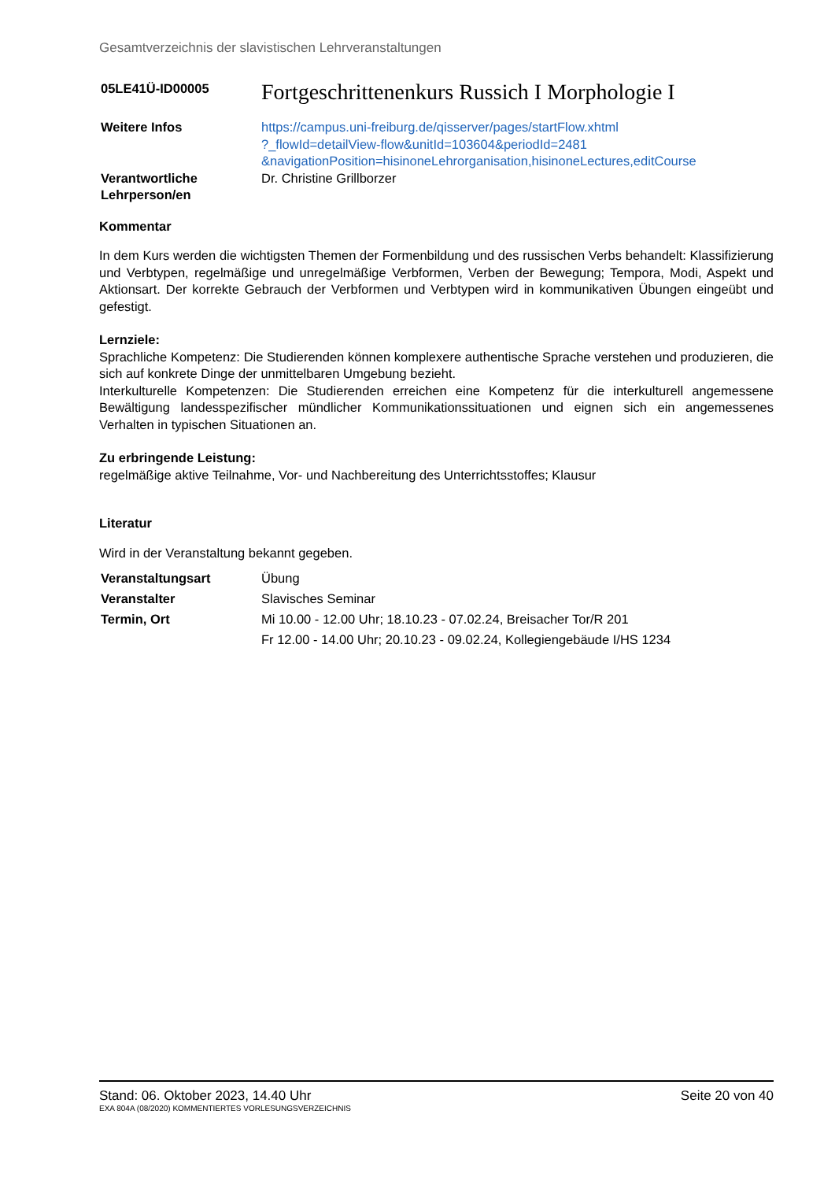Gesamtverzeichnis der slavistischen Lehrveranstaltungen
| 05LE41Ü-ID00005 | Fortgeschrittenenkurs Russich I Morphologie I |
| Weitere Infos | https://campus.uni-freiburg.de/qisserver/pages/startFlow.xhtml ?_flowId=detailView-flow&unitId=103604&periodId=2481 &navigationPosition=hisinoneLehrorganisation,hisinoneLectures,editCourse |
| Verantwortliche Lehrperson/en | Dr. Christine Grillborzer |
Kommentar
In dem Kurs werden die wichtigsten Themen der Formenbildung und des russischen Verbs behandelt: Klassifizierung und Verbtypen, regelmäßige und unregelmäßige Verbformen, Verben der Bewegung; Tempora, Modi, Aspekt und Aktionsart. Der korrekte Gebrauch der Verbformen und Verbtypen wird in kommunikativen Übungen eingeübt und gefestigt.
Lernziele:
Sprachliche Kompetenz: Die Studierenden können komplexere authentische Sprache verstehen und produzieren, die sich auf konkrete Dinge der unmittelbaren Umgebung bezieht.
Interkulturelle Kompetenzen: Die Studierenden erreichen eine Kompetenz für die interkulturell angemessene Bewältigung landesspezifischer mündlicher Kommunikationssituationen und eignen sich ein angemessenes Verhalten in typischen Situationen an.
Zu erbringende Leistung:
regelmäßige aktive Teilnahme, Vor- und Nachbereitung des Unterrichtsstoffes; Klausur
Literatur
Wird in der Veranstaltung bekannt gegeben.
| Veranstaltungsart | Übung |
| Veranstalter | Slavisches Seminar |
| Termin, Ort | Mi 10.00 - 12.00 Uhr; 18.10.23 - 07.02.24, Breisacher Tor/R 201 |
| | Fr 12.00 - 14.00 Uhr; 20.10.23 - 09.02.24, Kollegiengebäude I/HS 1234 |
Stand: 06. Oktober 2023, 14.40 Uhr Seite 20 von 40
EXA 804A (08/2020) KOMMENTIERTES VORLESUNGSVERZEICHNIS